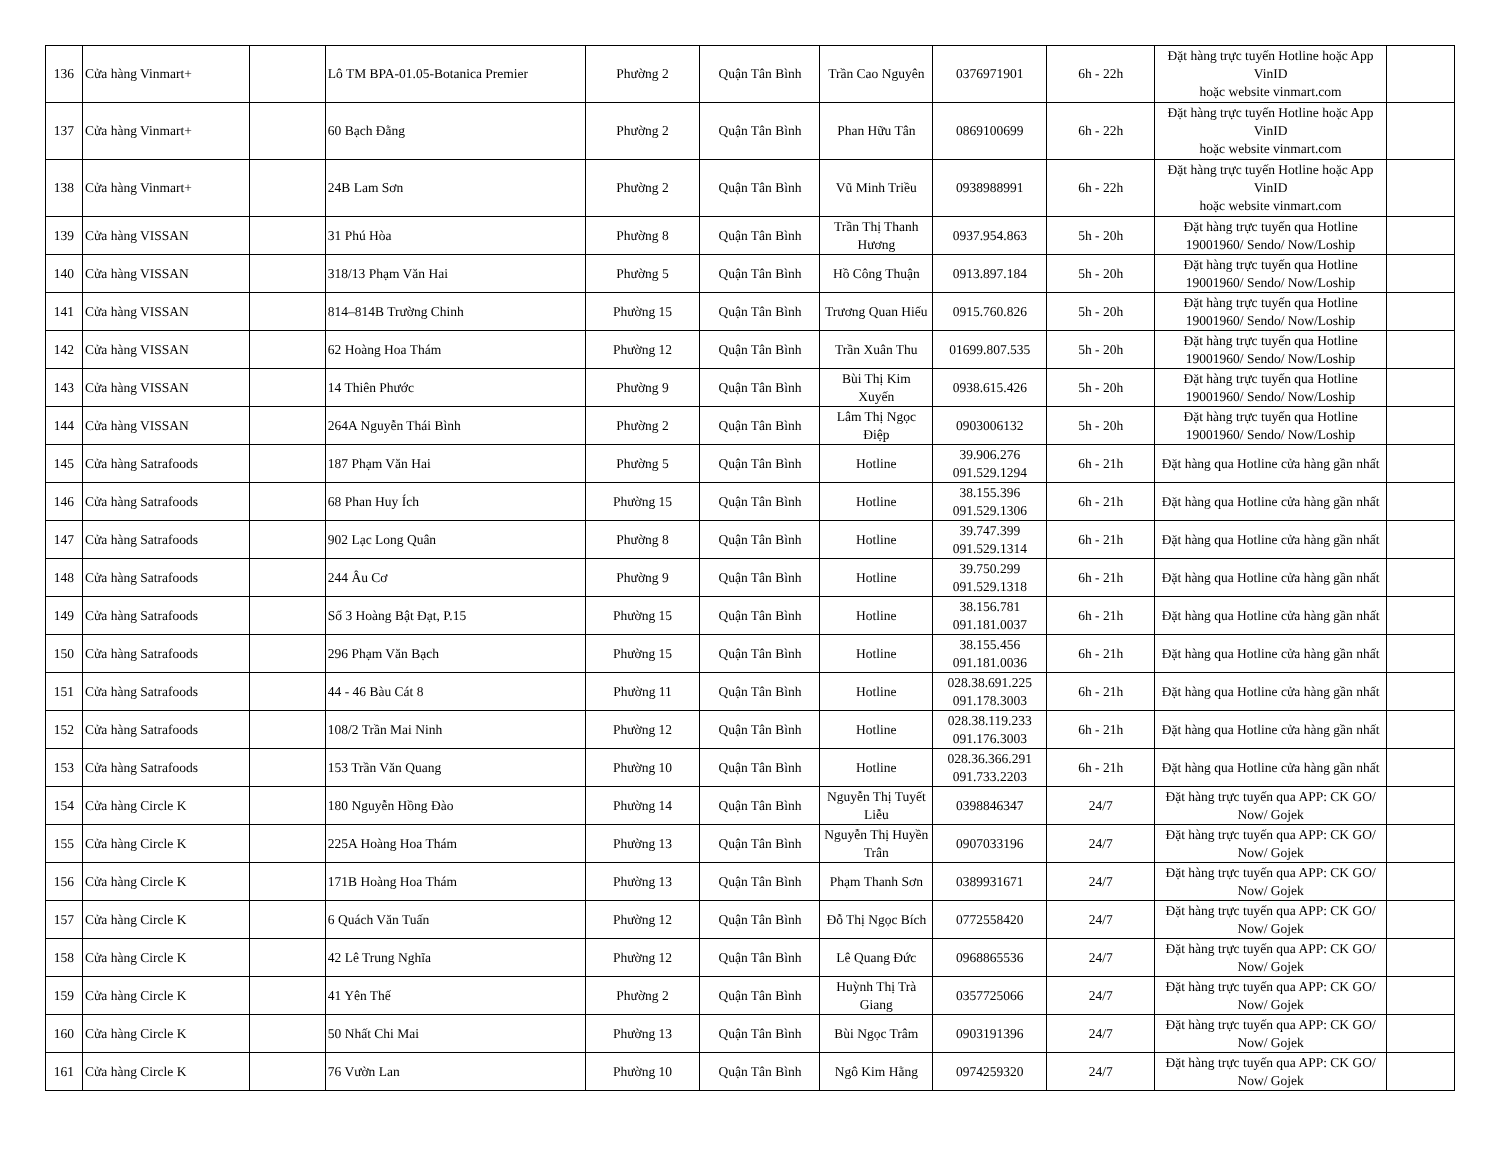| 136 | Cửa hàng Vinmart+ | | Lô TM BPA-01.05-Botanica Premier | Phường 2 | Quận Tân Bình | Trần Cao Nguyên | 0376971901 | 6h - 22h | Đặt hàng trực tuyến Hotline hoặc App VinID hoặc website vinmart.com | |
| 137 | Cửa hàng Vinmart+ | | 60 Bạch Đằng | Phường 2 | Quận Tân Bình | Phan Hữu Tân | 0869100699 | 6h - 22h | Đặt hàng trực tuyến Hotline hoặc App VinID hoặc website vinmart.com | |
| 138 | Cửa hàng Vinmart+ | | 24B Lam Sơn | Phường 2 | Quận Tân Bình | Vũ Minh Triều | 0938988991 | 6h - 22h | Đặt hàng trực tuyến Hotline hoặc App VinID hoặc website vinmart.com | |
| 139 | Cửa hàng VISSAN | | 31 Phú Hòa | Phường 8 | Quận Tân Bình | Trần Thị Thanh Hương | 0937.954.863 | 5h - 20h | Đặt hàng trực tuyến qua Hotline 19001960/ Sendo/ Now/Loship | |
| 140 | Cửa hàng VISSAN | | 318/13 Phạm Văn Hai | Phường 5 | Quận Tân Bình | Hồ Công Thuận | 0913.897.184 | 5h - 20h | Đặt hàng trực tuyến qua Hotline 19001960/ Sendo/ Now/Loship | |
| 141 | Cửa hàng VISSAN | | 814–814B Trường Chinh | Phường 15 | Quận Tân Bình | Trương Quan Hiếu | 0915.760.826 | 5h - 20h | Đặt hàng trực tuyến qua Hotline 19001960/ Sendo/ Now/Loship | |
| 142 | Cửa hàng VISSAN | | 62 Hoàng Hoa Thám | Phường 12 | Quận Tân Bình | Trần Xuân Thu | 01699.807.535 | 5h - 20h | Đặt hàng trực tuyến qua Hotline 19001960/ Sendo/ Now/Loship | |
| 143 | Cửa hàng VISSAN | | 14 Thiên Phước | Phường 9 | Quận Tân Bình | Bùi Thị Kim Xuyến | 0938.615.426 | 5h - 20h | Đặt hàng trực tuyến qua Hotline 19001960/ Sendo/ Now/Loship | |
| 144 | Cửa hàng VISSAN | | 264A Nguyễn Thái Bình | Phường 2 | Quận Tân Bình | Lâm Thị Ngọc Điệp | 0903006132 | 5h - 20h | Đặt hàng trực tuyến qua Hotline 19001960/ Sendo/ Now/Loship | |
| 145 | Cửa hàng Satrafoods | | 187 Phạm Văn Hai | Phường 5 | Quận Tân Bình | Hotline | 39.906.276 091.529.1294 | 6h - 21h | Đặt hàng qua Hotline cửa hàng gần nhất | |
| 146 | Cửa hàng Satrafoods | | 68 Phan Huy Ích | Phường 15 | Quận Tân Bình | Hotline | 38.155.396 091.529.1306 | 6h - 21h | Đặt hàng qua Hotline cửa hàng gần nhất | |
| 147 | Cửa hàng Satrafoods | | 902 Lạc Long Quân | Phường 8 | Quận Tân Bình | Hotline | 39.747.399 091.529.1314 | 6h - 21h | Đặt hàng qua Hotline cửa hàng gần nhất | |
| 148 | Cửa hàng Satrafoods | | 244 Âu Cơ | Phường 9 | Quận Tân Bình | Hotline | 39.750.299 091.529.1318 | 6h - 21h | Đặt hàng qua Hotline cửa hàng gần nhất | |
| 149 | Cửa hàng Satrafoods | | Số 3 Hoàng Bật Đạt, P.15 | Phường 15 | Quận Tân Bình | Hotline | 38.156.781 091.181.0037 | 6h - 21h | Đặt hàng qua Hotline cửa hàng gần nhất | |
| 150 | Cửa hàng Satrafoods | | 296 Phạm Văn Bạch | Phường 15 | Quận Tân Bình | Hotline | 38.155.456 091.181.0036 | 6h - 21h | Đặt hàng qua Hotline cửa hàng gần nhất | |
| 151 | Cửa hàng Satrafoods | | 44 - 46 Bàu Cát 8 | Phường 11 | Quận Tân Bình | Hotline | 028.38.691.225 091.178.3003 | 6h - 21h | Đặt hàng qua Hotline cửa hàng gần nhất | |
| 152 | Cửa hàng Satrafoods | | 108/2 Trần Mai Ninh | Phường 12 | Quận Tân Bình | Hotline | 028.38.119.233 091.176.3003 | 6h - 21h | Đặt hàng qua Hotline cửa hàng gần nhất | |
| 153 | Cửa hàng Satrafoods | | 153 Trần Văn Quang | Phường 10 | Quận Tân Bình | Hotline | 028.36.366.291 091.733.2203 | 6h - 21h | Đặt hàng qua Hotline cửa hàng gần nhất | |
| 154 | Cửa hàng Circle K | | 180 Nguyễn Hồng Đào | Phường 14 | Quận Tân Bình | Nguyễn Thị Tuyết Liễu | 0398846347 | 24/7 | Đặt hàng trực tuyến qua APP: CK GO/ Now/ Gojek | |
| 155 | Cửa hàng Circle K | | 225A Hoàng Hoa Thám | Phường 13 | Quận Tân Bình | Nguyễn Thị Huyền Trân | 0907033196 | 24/7 | Đặt hàng trực tuyến qua APP: CK GO/ Now/ Gojek | |
| 156 | Cửa hàng Circle K | | 171B Hoàng Hoa Thám | Phường 13 | Quận Tân Bình | Phạm Thanh Sơn | 0389931671 | 24/7 | Đặt hàng trực tuyến qua APP: CK GO/ Now/ Gojek | |
| 157 | Cửa hàng Circle K | | 6 Quách Văn Tuấn | Phường 12 | Quận Tân Bình | Đỗ Thị Ngọc Bích | 0772558420 | 24/7 | Đặt hàng trực tuyến qua APP: CK GO/ Now/ Gojek | |
| 158 | Cửa hàng Circle K | | 42 Lê Trung Nghĩa | Phường 12 | Quận Tân Bình | Lê Quang Đức | 0968865536 | 24/7 | Đặt hàng trực tuyến qua APP: CK GO/ Now/ Gojek | |
| 159 | Cửa hàng Circle K | | 41 Yên Thế | Phường 2 | Quận Tân Bình | Huỳnh Thị Trà Giang | 0357725066 | 24/7 | Đặt hàng trực tuyến qua APP: CK GO/ Now/ Gojek | |
| 160 | Cửa hàng Circle K | | 50 Nhất Chi Mai | Phường 13 | Quận Tân Bình | Bùi Ngọc Trâm | 0903191396 | 24/7 | Đặt hàng trực tuyến qua APP: CK GO/ Now/ Gojek | |
| 161 | Cửa hàng Circle K | | 76 Vườn Lan | Phường 10 | Quận Tân Bình | Ngô Kim Hằng | 0974259320 | 24/7 | Đặt hàng trực tuyến qua APP: CK GO/ Now/ Gojek | |